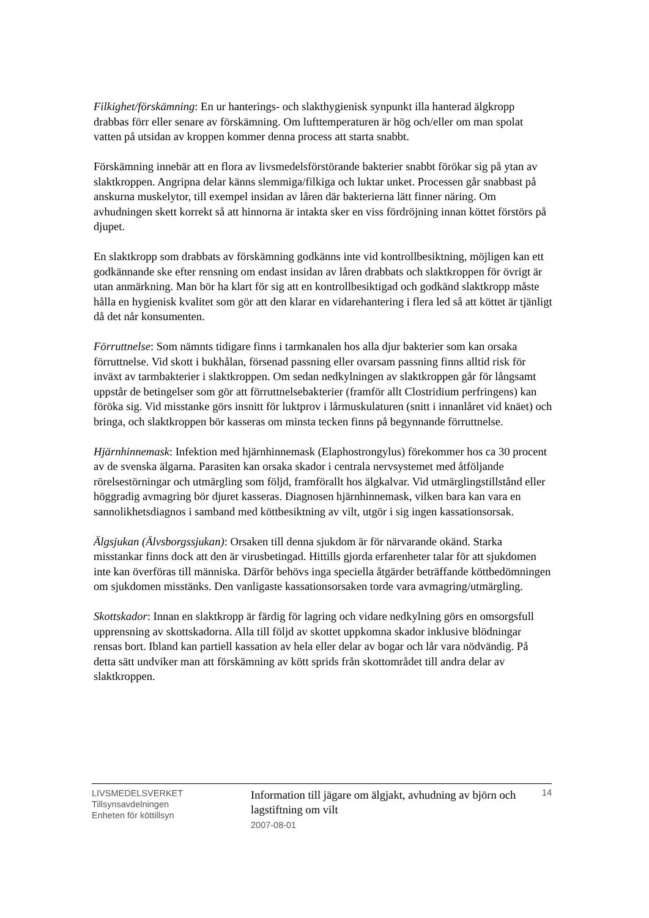Filkighet/förskämning: En ur hanterings- och slakthygienisk synpunkt illa hanterad älgkropp drabbas förr eller senare av förskämning. Om lufttemperaturen är hög och/eller om man spolat vatten på utsidan av kroppen kommer denna process att starta snabbt.
Förskämning innebär att en flora av livsmedelsförstörande bakterier snabbt förökar sig på ytan av slaktkroppen. Angripna delar känns slemmiga/filkiga och luktar unket. Processen går snabbast på anskurna muskelytor, till exempel insidan av låren där bakterierna lätt finner näring. Om avhudningen skett korrekt så att hinnorna är intakta sker en viss fördröjning innan köttet förstörs på djupet.
En slaktkropp som drabbats av förskämning godkänns inte vid kontrollbesiktning, möjligen kan ett godkännande ske efter rensning om endast insidan av låren drabbats och slaktkroppen för övrigt är utan anmärkning. Man bör ha klart för sig att en kontrollbesiktigad och godkänd slaktkropp måste hålla en hygienisk kvalitet som gör att den klarar en vidarehantering i flera led så att köttet är tjänligt då det når konsumenten.
Förruttnelse: Som nämnts tidigare finns i tarmkanalen hos alla djur bakterier som kan orsaka förruttnelse. Vid skott i bukhålan, försenad passning eller ovarsam passning finns alltid risk för inväxt av tarmbakterier i slaktkroppen. Om sedan nedkylningen av slaktkroppen går för långsamt uppstår de betingelser som gör att förruttnelsebakterier (framför allt Clostridium perfringens) kan föröka sig. Vid misstanke görs insnitt för luktprov i lårmuskulaturen (snitt i innanlåret vid knäet) och bringa, och slaktkroppen bör kasseras om minsta tecken finns på begynnande förruttnelse.
Hjärnhinnemask: Infektion med hjärnhinnemask (Elaphostrongylus) förekommer hos ca 30 procent av de svenska älgarna. Parasiten kan orsaka skador i centrala nervsystemet med åtföljande rörelsestörningar och utmärgling som följd, framförallt hos älgkalvar. Vid utmärglingstillstånd eller höggradig avmagring bör djuret kasseras. Diagnosen hjärnhinnemask, vilken bara kan vara en sannolikhetsdiagnos i samband med köttbesiktning av vilt, utgör i sig ingen kassationsorsak.
Älgsjukan (Älvsborgssjukan): Orsaken till denna sjukdom är för närvarande okänd. Starka misstankar finns dock att den är virusbetingad. Hittills gjorda erfarenheter talar för att sjukdomen inte kan överföras till människa. Därför behövs inga speciella åtgärder beträffande köttbedömningen om sjukdomen misstänks. Den vanligaste kassationsorsaken torde vara avmagring/utmärgling.
Skottskador: Innan en slaktkropp är färdig för lagring och vidare nedkylning görs en omsorgsfull upprensning av skottskadorna. Alla till följd av skottet uppkomna skador inklusive blödningar rensas bort. Ibland kan partiell kassation av hela eller delar av bogar och lår vara nödvändig. På detta sätt undviker man att förskämning av kött sprids från skottområdet till andra delar av slaktkroppen.
LIVSMEDELSVERKET
Tillsynsavdelningen
Enheten för köttillsyn
Information till jägare om älgjakt, avhudning av björn och lagstiftning om vilt
2007-08-01
14